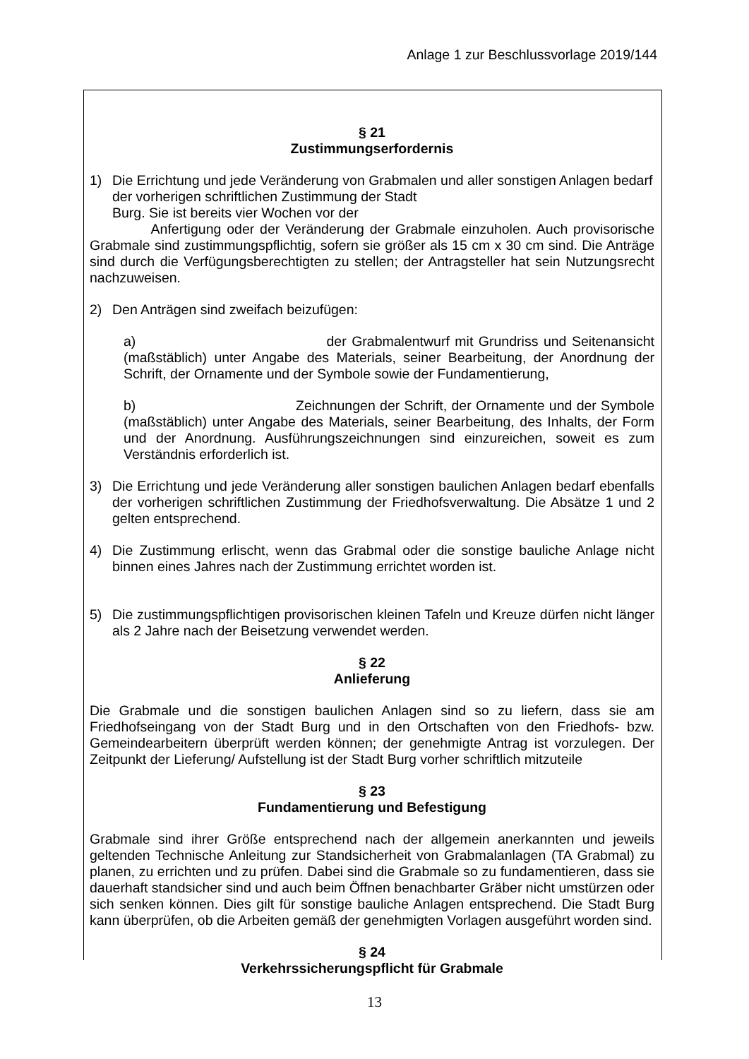Anlage 1 zur Beschlussvorlage 2019/144
§ 21
Zustimmungserfordernis
1) Die Errichtung und jede Veränderung von Grabmalen und aller sonstigen Anlagen bedarf der vorherigen schriftlichen Zustimmung der Stadt
Burg. Sie ist bereits vier Wochen vor der
Anfertigung oder der Veränderung der Grabmale einzuholen. Auch provisorische Grabmale sind zustimmungspflichtig, sofern sie größer als 15 cm x 30 cm sind. Die Anträge sind durch die Verfügungsberechtigten zu stellen; der Antragsteller hat sein Nutzungsrecht nachzuweisen.
2) Den Anträgen sind zweifach beizufügen:
a) der Grabmalentwurf mit Grundriss und Seitenansicht (maßstäblich) unter Angabe des Materials, seiner Bearbeitung, der Anordnung der Schrift, der Ornamente und der Symbole sowie der Fundamentierung,
b) Zeichnungen der Schrift, der Ornamente und der Symbole (maßstäblich) unter Angabe des Materials, seiner Bearbeitung, des Inhalts, der Form und der Anordnung. Ausführungszeichnungen sind einzureichen, soweit es zum Verständnis erforderlich ist.
3) Die Errichtung und jede Veränderung aller sonstigen baulichen Anlagen bedarf ebenfalls der vorherigen schriftlichen Zustimmung der Friedhofsverwaltung. Die Absätze 1 und 2 gelten entsprechend.
4) Die Zustimmung erlischt, wenn das Grabmal oder die sonstige bauliche Anlage nicht binnen eines Jahres nach der Zustimmung errichtet worden ist.
5) Die zustimmungspflichtigen provisorischen kleinen Tafeln und Kreuze dürfen nicht länger als 2 Jahre nach der Beisetzung verwendet werden.
§ 22
Anlieferung
Die Grabmale und die sonstigen baulichen Anlagen sind so zu liefern, dass sie am Friedhofseingang von der Stadt Burg und in den Ortschaften von den Friedhofs- bzw. Gemeindearbeitern überprüft werden können; der genehmigte Antrag ist vorzulegen. Der Zeitpunkt der Lieferung/ Aufstellung ist der Stadt Burg vorher schriftlich mitzuteile
§ 23
Fundamentierung und Befestigung
Grabmale sind ihrer Größe entsprechend nach der allgemein anerkannten und jeweils geltenden Technische Anleitung zur Standsicherheit von Grabmalanlagen (TA Grabmal) zu planen, zu errichten und zu prüfen. Dabei sind die Grabmale so zu fundamentieren, dass sie dauerhaft standsicher sind und auch beim Öffnen benachbarter Gräber nicht umstürzen oder sich senken können. Dies gilt für sonstige bauliche Anlagen entsprechend. Die Stadt Burg kann überprüfen, ob die Arbeiten gemäß der genehmigten Vorlagen ausgeführt worden sind.
§ 24
Verkehrssicherungspflicht für Grabmale
13